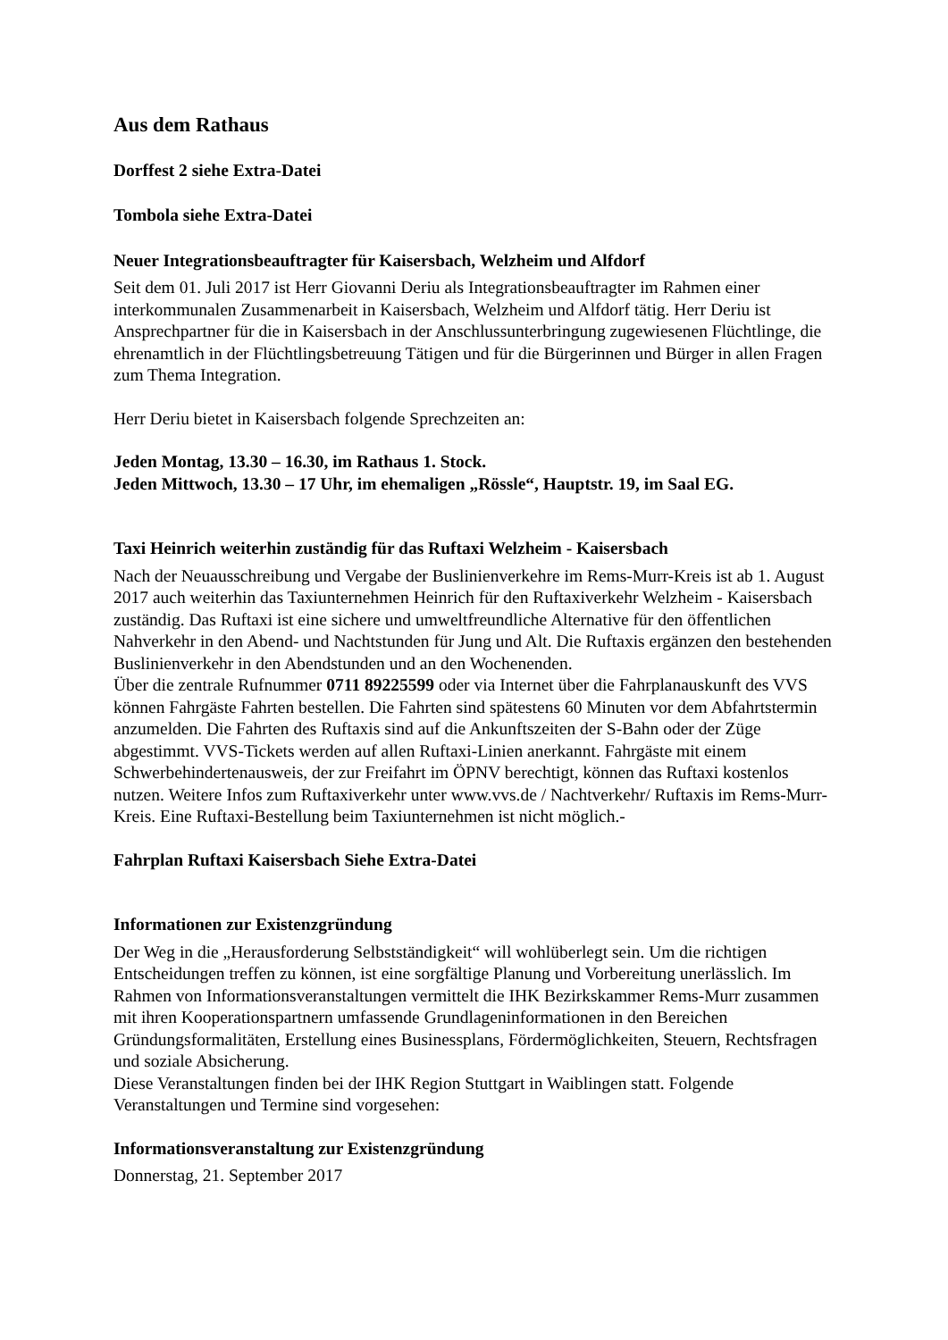Aus dem Rathaus
Dorffest 2 siehe Extra-Datei
Tombola siehe Extra-Datei
Neuer Integrationsbeauftragter für Kaisersbach, Welzheim und Alfdorf
Seit dem 01. Juli 2017 ist Herr Giovanni Deriu als Integrationsbeauftragter im Rahmen einer interkommunalen Zusammenarbeit in Kaisersbach, Welzheim und Alfdorf tätig. Herr Deriu ist Ansprechpartner für die in Kaisersbach in der Anschlussunterbringung zugewiesenen Flüchtlinge, die ehrenamtlich in der Flüchtlingsbetreuung Tätigen und für die Bürgerinnen und Bürger in allen Fragen zum Thema Integration.
Herr Deriu bietet in Kaisersbach folgende Sprechzeiten an:
Jeden Montag, 13.30 – 16.30, im Rathaus 1. Stock.
Jeden Mittwoch, 13.30 – 17 Uhr, im ehemaligen „Rössle“, Hauptstr. 19, im Saal EG.
Taxi Heinrich weiterhin zuständig für das Ruftaxi Welzheim - Kaisersbach
Nach der Neuausschreibung und Vergabe der Buslinienverkehre im Rems-Murr-Kreis ist ab 1. August 2017 auch weiterhin das Taxiunternehmen Heinrich für den Ruftaxiverkehr Welzheim - Kaisersbach zuständig. Das Ruftaxi ist eine sichere und umweltfreundliche Alternative für den öffentlichen Nahverkehr in den Abend- und Nachtstunden für Jung und Alt. Die Ruftaxis ergänzen den bestehenden Buslinienverkehr in den Abendstunden und an den Wochenenden.
Über die zentrale Rufnummer 0711 89225599 oder via Internet über die Fahrplanauskunft des VVS können Fahrgäste Fahrten bestellen. Die Fahrten sind spätestens 60 Minuten vor dem Abfahrtstermin anzumelden. Die Fahrten des Ruftaxis sind auf die Ankunftszeiten der S-Bahn oder der Züge abgestimmt. VVS-Tickets werden auf allen Ruftaxi-Linien anerkannt. Fahrgäste mit einem Schwerbehindertenausweis, der zur Freifahrt im ÖPNV berechtigt, können das Ruftaxi kostenlos nutzen. Weitere Infos zum Ruftaxiverkehr unter www.vvs.de / Nachtverkehr/ Ruftaxis im Rems-Murr-Kreis. Eine Ruftaxi-Bestellung beim Taxiunternehmen ist nicht möglich.-
Fahrplan Ruftaxi Kaisersbach Siehe Extra-Datei
Informationen zur Existenzgründung
Der Weg in die „Herausforderung Selbstständigkeit“ will wohlüberlegt sein. Um die richtigen Entscheidungen treffen zu können, ist eine sorgfältige Planung und Vorbereitung unerlässlich. Im Rahmen von Informationsveranstaltungen vermittelt die IHK Bezirkskammer Rems-Murr zusammen mit ihren Kooperationspartnern umfassende Grundlageninformationen in den Bereichen Gründungsformalitäten, Erstellung eines Businessplans, Fördermöglichkeiten, Steuern, Rechtsfragen und soziale Absicherung.
Diese Veranstaltungen finden bei der IHK Region Stuttgart in Waiblingen statt. Folgende Veranstaltungen und Termine sind vorgesehen:
Informationsveranstaltung zur Existenzgründung
Donnerstag, 21. September 2017